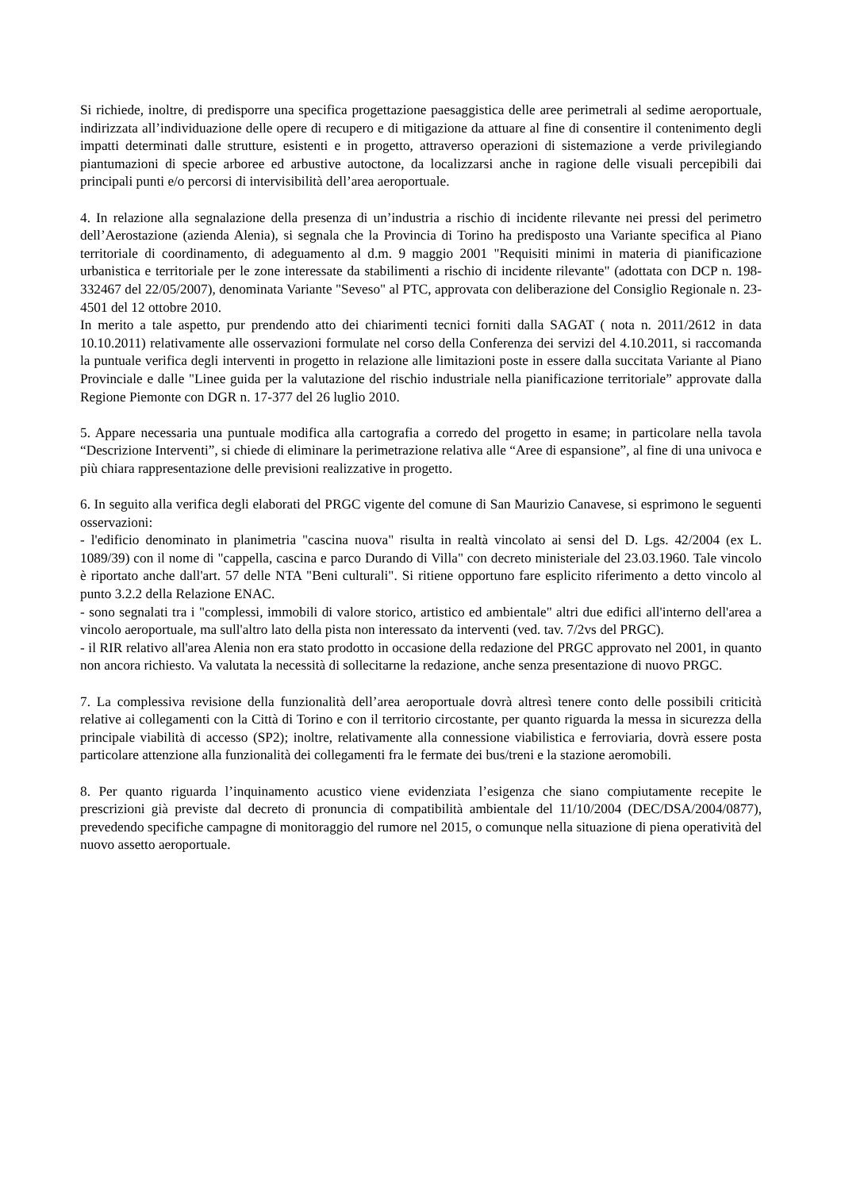Si richiede, inoltre, di predisporre una specifica progettazione paesaggistica delle aree perimetrali al sedime aeroportuale, indirizzata all’individuazione delle opere di recupero e di mitigazione da attuare al fine di consentire il contenimento degli impatti determinati dalle strutture, esistenti e in progetto, attraverso operazioni di sistemazione a verde privilegiando piantumazioni di specie arboree ed arbustive autoctone, da localizzarsi anche in ragione delle visuali percepibili dai principali punti e/o percorsi di intervisibilità dell’area aeroportuale.
4. In relazione alla segnalazione della presenza di un’industria a rischio di incidente rilevante nei pressi del perimetro dell’Aerostazione (azienda Alenia), si segnala che la Provincia di Torino ha predisposto una Variante specifica al Piano territoriale di coordinamento, di adeguamento al d.m. 9 maggio 2001 "Requisiti minimi in materia di pianificazione urbanistica e territoriale per le zone interessate da stabilimenti a rischio di incidente rilevante" (adottata con DCP n. 198-332467 del 22/05/2007), denominata Variante "Seveso" al PTC, approvata con deliberazione del Consiglio Regionale n. 23-4501 del 12 ottobre 2010.
In merito a tale aspetto, pur prendendo atto dei chiarimenti tecnici forniti dalla SAGAT ( nota n. 2011/2612 in data 10.10.2011) relativamente alle osservazioni formulate nel corso della Conferenza dei servizi del 4.10.2011, si raccomanda la puntuale verifica degli interventi in progetto in relazione alle limitazioni poste in essere dalla succitata Variante al Piano Provinciale e dalle "Linee guida per la valutazione del rischio industriale nella pianificazione territoriale” approvate dalla Regione Piemonte con DGR n. 17-377 del 26 luglio 2010.
5. Appare necessaria una puntuale modifica alla cartografia a corredo del progetto in esame; in particolare nella tavola “Descrizione Interventi”, si chiede di eliminare la perimetrazione relativa alle “Aree di espansione”, al fine di una univoca e più chiara rappresentazione delle previsioni realizzative in progetto.
6. In seguito alla verifica degli elaborati del PRGC vigente del comune di San Maurizio Canavese, si esprimono le seguenti osservazioni:
- l'edificio denominato in planimetria "cascina nuova" risulta in realtà vincolato ai sensi del D. Lgs. 42/2004 (ex L. 1089/39) con il nome di "cappella, cascina e parco Durando di Villa" con decreto ministeriale del 23.03.1960. Tale vincolo è riportato anche dall'art. 57 delle NTA "Beni culturali". Si ritiene opportuno fare esplicito riferimento a detto vincolo al punto 3.2.2 della Relazione ENAC.
- sono segnalati tra i "complessi, immobili di valore storico, artistico ed ambientale" altri due edifici all'interno dell'area a vincolo aeroportuale, ma sull'altro lato della pista non interessato da interventi (ved. tav. 7/2vs del PRGC).
- il RIR relativo all'area Alenia non era stato prodotto in occasione della redazione del PRGC approvato nel 2001, in quanto non ancora richiesto. Va valutata la necessità di sollecitarne la redazione, anche senza presentazione di nuovo PRGC.
7. La complessiva revisione della funzionalità dell’area aeroportuale dovrà altresì tenere conto delle possibili criticità relative ai collegamenti con la Città di Torino e con il territorio circostante, per quanto riguarda la messa in sicurezza della principale viabilità di accesso (SP2); inoltre, relativamente alla connessione viabilistica e ferroviaria, dovrà essere posta particolare attenzione alla funzionalità dei collegamenti fra le fermate dei bus/treni e la stazione aeromobili.
8. Per quanto riguarda l’inquinamento acustico viene evidenziata l’esigenza che siano compiutamente recepite le prescrizioni già previste dal decreto di pronuncia di compatibilità ambientale del 11/10/2004 (DEC/DSA/2004/0877), prevedendo specifiche campagne di monitoraggio del rumore nel 2015, o comunque nella situazione di piena operatività del nuovo assetto aeroportuale.